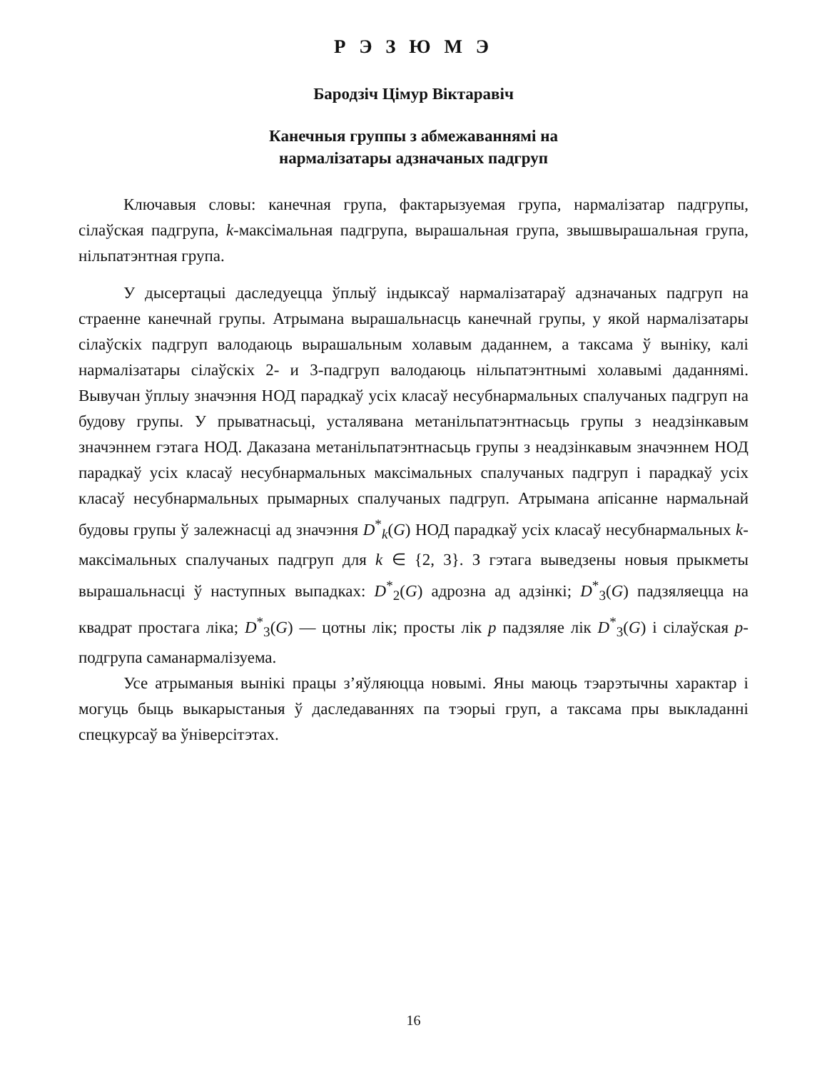Р Э З Ю М Э
Бародзіч Цімур Віктаравіч
Канечныя группы з абмежаваннямі на
нармалізатары адзначаных падгруп
Ключавыя словы: канечная група, фактарызуемая група, нармалізатар падгрупы, сілаўская падгрупа, k-максімальная падгрупа, вырашальная група, звышвырашальная група, нільпатэнтная група.
У дысертацыі даследуецца ўплыў індыксаў нармалізатараў адзначаных падгруп на страенне канечнай групы. Атрымана вырашальнасць канечнай групы, у якой нармалізатары сілаўскіх падгруп валодаюць вырашальным холавым даданнем, а таксама ў выніку, калі нармалізатары сілаўскіх 2- и 3-падгруп валодаюць нільпатэнтнымі холавымі даданнямі. Вывучан ўплыу значэння НОД парадкаў усіх класаў несубнармальных спалучаных падгруп на будову групы. У прыватнасьці, усталявана метанільпатэнтнасьць групы з неадзінкавым значэннем гэтага НОД. Даказана метанільпатэнтнасьць групы з неадзінкавым значэннем НОД парадкаў усіх класаў несубнармальных максімальных спалучаных падгруп і парадкаў усіх класаў несубнармальных прымарных спалучаных падгруп. Атрымана апісанне нармальнай будовы групы ў залежнасці ад значэння D<sup>*</sup><sub>k</sub>(G) НОД парадкаў усіх класаў несубнармальных k-максімальных спалучаных падгруп для k ∈ {2, 3}. З гэтага выведзены новыя прыкметы вырашальнасці ў наступных выпадках: D<sup>*</sup><sub>2</sub>(G) адрозна ад адзінкі; D<sup>*</sup><sub>3</sub>(G) падзяляецца на квадрат простага ліка; D<sup>*</sup><sub>3</sub>(G) — цотны лік; просты лік p падзяляе лік D<sup>*</sup><sub>3</sub>(G) і сілаўская p-подгрупа саманармалізуема.
Усе атрыманыя вынікі працы з’яўляюцца новымі. Яны маюць тэарэтычны характар і могуць быць выкарыстаныя ў даследаваннях па тэорыі груп, а таксама пры выкладанні спецкурсаў ва ўніверсітэтах.
16